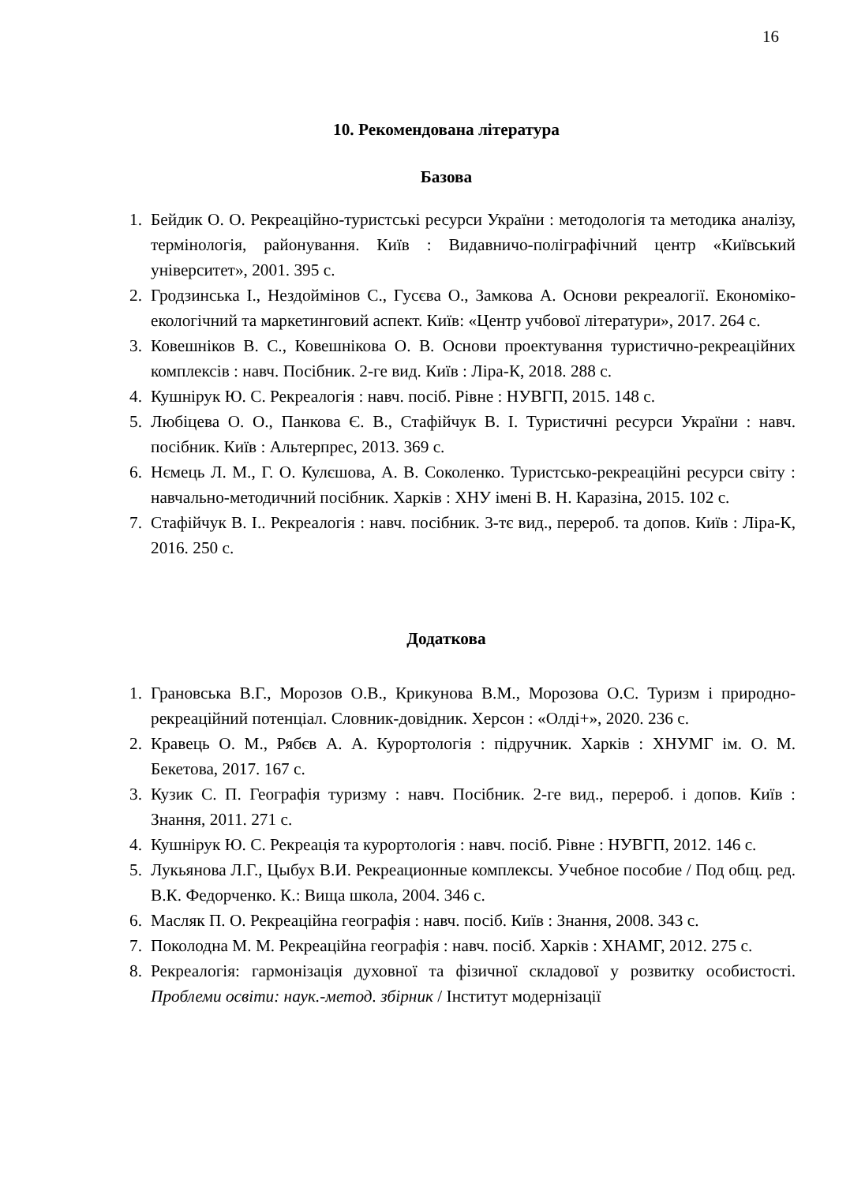16
10. Рекомендована література
Базова
1. Бейдик О. О. Рекреаційно-туристські ресурси України : методологія та методика аналізу, термінологія, районування. Київ : Видавничо-поліграфічний центр «Київський університет», 2001. 395 с.
2. Гродзинська І., Нездоймінов С., Гусєва О., Замкова А. Основи рекреалогії. Економіко-екологічний та маркетинговий аспект. Київ: «Центр учбової літератури», 2017. 264 с.
3. Ковешніков В. С., Ковешнікова О. В. Основи проектування туристично-рекреаційних комплексів : навч. Посібник. 2-ге вид. Київ : Ліра-К, 2018. 288 с.
4. Кушнірук Ю. С. Рекреалогія : навч. посіб. Рівне : НУВГП, 2015. 148 с.
5. Любіцева О. О., Панкова Є. В., Стафійчук В. І. Туристичні ресурси України : навч. посібник. Київ : Альтерпрес, 2013. 369 с.
6. Нємець Л. М., Г. О. Кулєшова, А. В. Соколенко. Туристсько-рекреаційні ресурси світу : навчально-методичний посібник. Харків : ХНУ імені В. Н. Каразіна, 2015. 102 с.
7. Стафійчук В. І.. Рекреалогія : навч. посібник. 3-тє вид., перероб. та допов. Київ : Ліра-К, 2016. 250 с.
Додаткова
1. Грановська В.Г., Морозов О.В., Крикунова В.М., Морозова О.С. Туризм і природно-рекреаційний потенціал. Словник-довідник. Херсон : «Олді+», 2020. 236 с.
2. Кравець О. М., Рябєв А. А. Курортологія : підручник. Харків : ХНУМГ ім. О. М. Бекетова, 2017. 167 с.
3. Кузик С. П. Географія туризму : навч. Посібник. 2-ге вид., перероб. і допов. Київ : Знання, 2011. 271 с.
4. Кушнірук Ю. С. Рекреація та курортологія : навч. посіб. Рівне : НУВГП, 2012. 146 с.
5. Лукьянова Л.Г., Цыбух В.И. Рекреационные комплексы. Учебное пособие / Под общ. ред. В.К. Федорченко. К.: Вища школа, 2004. 346 с.
6. Масляк П. О. Рекреаційна географія : навч. посіб. Київ : Знання, 2008. 343 с.
7. Поколодна М. М. Рекреаційна географія : навч. посіб. Харків : ХНАМГ, 2012. 275 с.
8. Рекреалогія: гармонізація духовної та фізичної складової у розвитку особистості. Проблеми освіти: наук.-метод. збірник / Інститут модернізації